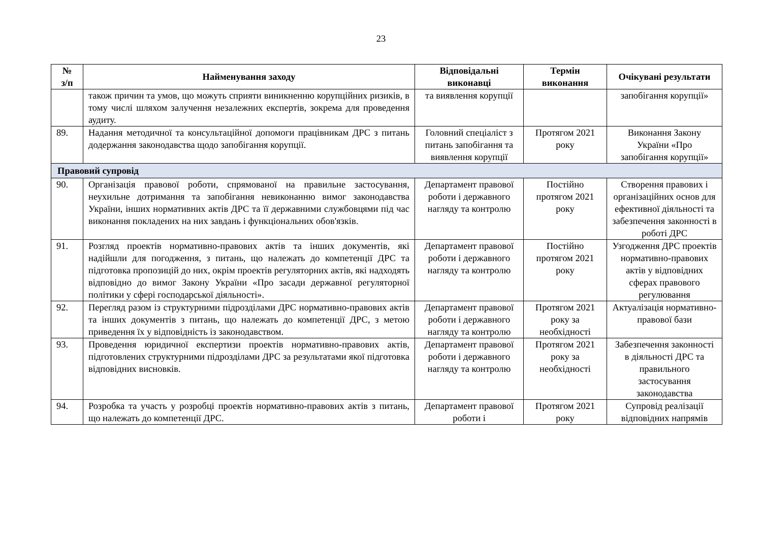23
| № з/п | Найменування заходу | Відповідальні виконавці | Термін виконання | Очікувані результати |
| --- | --- | --- | --- | --- |
| | також причин та умов, що можуть сприяти виникненню корупційних ризиків, в тому числі шляхом залучення незалежних експертів, зокрема для проведення аудиту. | та виявлення корупції | | запобігання корупції» |
| 89. | Надання методичної та консультаційної допомоги працівникам ДРС з питань додержання законодавства щодо запобігання корупції. | Головний спеціаліст з питань запобігання та виявлення корупції | Протягом 2021 року | Виконання Закону України «Про запобігання корупції» |
| Правовий супровід | | | | |
| 90. | Організація правової роботи, спрямованої на правильне застосування, неухильне дотримання та запобігання невиконанню вимог законодавства України, інших нормативних актів ДРС та її державними службовцями під час виконання покладених на них завдань і функціональних обов'язків. | Департамент правової роботи і державного нагляду та контролю | Постійно протягом 2021 року | Створення правових і організаційних основ для ефективної діяльності та забезпечення законності в роботі ДРС |
| 91. | Розгляд проектів нормативно-правових актів та інших документів, які надійшли для погодження, з питань, що належать до компетенції ДРС та підготовка пропозицій до них, окрім проектів регуляторних актів, які надходять відповідно до вимог Закону України «Про засади державної регуляторної політики у сфері господарської діяльності». | Департамент правової роботи і державного нагляду та контролю | Постійно протягом 2021 року | Узгодження ДРС проектів нормативно-правових актів у відповідних сферах правового регулювання |
| 92. | Перегляд разом із структурними підрозділами ДРС нормативно-правових актів та інших документів з питань, що належать до компетенції ДРС, з метою приведення їх у відповідність із законодавством. | Департамент правової роботи і державного нагляду та контролю | Протягом 2021 року за необхідності | Актуалізація нормативно-правової бази |
| 93. | Проведення юридичної експертизи проектів нормативно-правових актів, підготовлених структурними підрозділами ДРС за результатами якої підготовка відповідних висновків. | Департамент правової роботи і державного нагляду та контролю | Протягом 2021 року за необхідності | Забезпечення законності в діяльності ДРС та правильного застосування законодавства |
| 94. | Розробка та участь у розробці проектів нормативно-правових актів з питань, що належать до компетенції ДРС. | Департамент правової роботи і | Протягом 2021 року | Супровід реалізації відповідних напрямів |